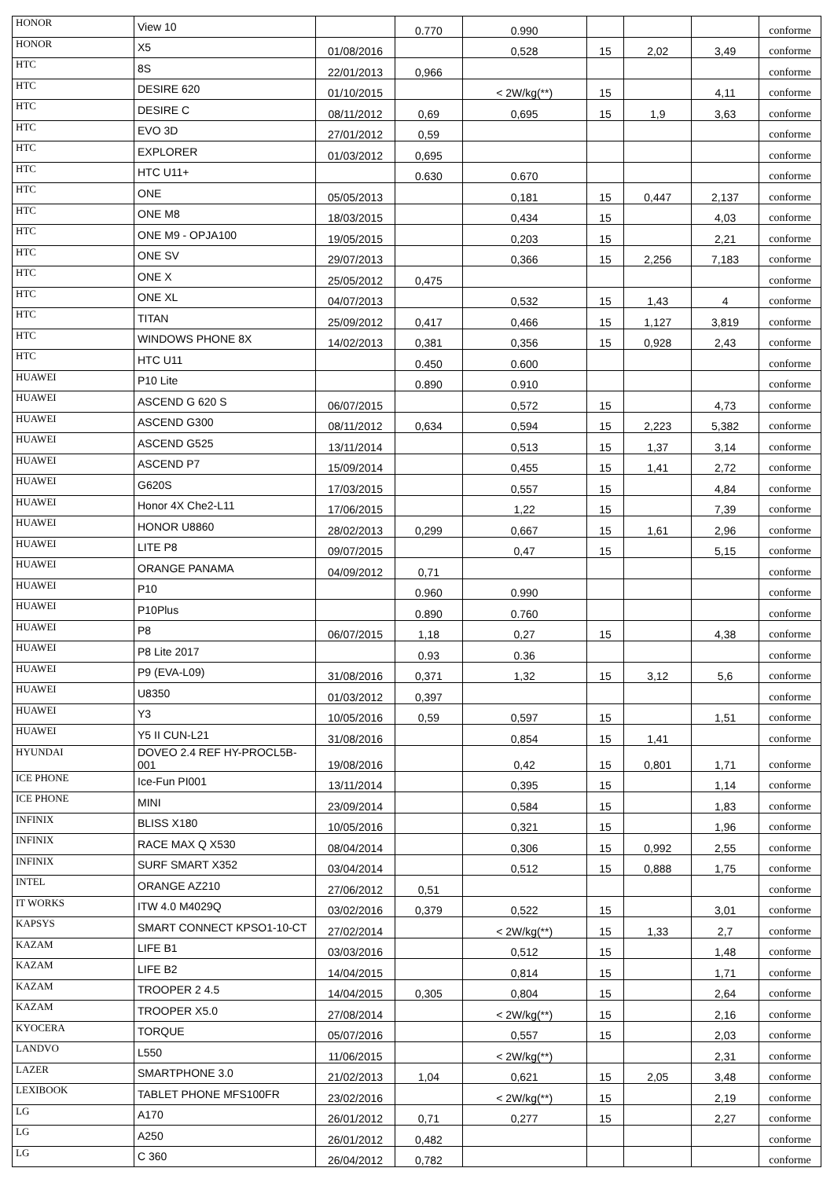| HONOR | View 10 | | 0.770 | 0.990 | | | | conforme |
| HONOR | X5 | 01/08/2016 | | 0,528 | 15 | 2,02 | 3,49 | conforme |
| HTC | 8S | 22/01/2013 | 0,966 | | | | | conforme |
| HTC | DESIRE 620 | 01/10/2015 | | < 2W/kg(**) | 15 | | 4,11 | conforme |
| HTC | DESIRE C | 08/11/2012 | 0,69 | 0,695 | 15 | 1,9 | 3,63 | conforme |
| HTC | EVO 3D | 27/01/2012 | 0,59 | | | | | conforme |
| HTC | EXPLORER | 01/03/2012 | 0,695 | | | | | conforme |
| HTC | HTC U11+ | | 0.630 | 0.670 | | | | conforme |
| HTC | ONE | 05/05/2013 | | 0,181 | 15 | 0,447 | 2,137 | conforme |
| HTC | ONE M8 | 18/03/2015 | | 0,434 | 15 | | 4,03 | conforme |
| HTC | ONE M9 - OPJA100 | 19/05/2015 | | 0,203 | 15 | | 2,21 | conforme |
| HTC | ONE SV | 29/07/2013 | | 0,366 | 15 | 2,256 | 7,183 | conforme |
| HTC | ONE X | 25/05/2012 | 0,475 | | | | | conforme |
| HTC | ONE XL | 04/07/2013 | | 0,532 | 15 | 1,43 | 4 | conforme |
| HTC | TITAN | 25/09/2012 | 0,417 | 0,466 | 15 | 1,127 | 3,819 | conforme |
| HTC | WINDOWS PHONE 8X | 14/02/2013 | 0,381 | 0,356 | 15 | 0,928 | 2,43 | conforme |
| HTC | HTC U11 | | 0.450 | 0.600 | | | | conforme |
| HUAWEI | P10 Lite | | 0.890 | 0.910 | | | | conforme |
| HUAWEI | ASCEND G 620 S | 06/07/2015 | | 0,572 | 15 | | 4,73 | conforme |
| HUAWEI | ASCEND G300 | 08/11/2012 | 0,634 | 0,594 | 15 | 2,223 | 5,382 | conforme |
| HUAWEI | ASCEND G525 | 13/11/2014 | | 0,513 | 15 | 1,37 | 3,14 | conforme |
| HUAWEI | ASCEND P7 | 15/09/2014 | | 0,455 | 15 | 1,41 | 2,72 | conforme |
| HUAWEI | G620S | 17/03/2015 | | 0,557 | 15 | | 4,84 | conforme |
| HUAWEI | Honor 4X Che2-L11 | 17/06/2015 | | 1,22 | 15 | | 7,39 | conforme |
| HUAWEI | HONOR U8860 | 28/02/2013 | 0,299 | 0,667 | 15 | 1,61 | 2,96 | conforme |
| HUAWEI | LITE P8 | 09/07/2015 | | 0,47 | 15 | | 5,15 | conforme |
| HUAWEI | ORANGE PANAMA | 04/09/2012 | 0,71 | | | | | conforme |
| HUAWEI | P10 | | 0.960 | 0.990 | | | | conforme |
| HUAWEI | P10Plus | | 0.890 | 0.760 | | | | conforme |
| HUAWEI | P8 | 06/07/2015 | 1,18 | 0,27 | 15 | | 4,38 | conforme |
| HUAWEI | P8 Lite 2017 | | 0.93 | 0.36 | | | | conforme |
| HUAWEI | P9 (EVA-L09) | 31/08/2016 | 0,371 | 1,32 | 15 | 3,12 | 5,6 | conforme |
| HUAWEI | U8350 | 01/03/2012 | 0,397 | | | | | conforme |
| HUAWEI | Y3 | 10/05/2016 | 0,59 | 0,597 | 15 | | 1,51 | conforme |
| HUAWEI | Y5 II CUN-L21 | 31/08/2016 | | 0,854 | 15 | 1,41 | | conforme |
| HYUNDAI | DOVEO 2.4 REF HY-PROCL5B-001 | 19/08/2016 | | 0,42 | 15 | 0,801 | 1,71 | conforme |
| ICE PHONE | Ice-Fun PI001 | 13/11/2014 | | 0,395 | 15 | | 1,14 | conforme |
| ICE PHONE | MINI | 23/09/2014 | | 0,584 | 15 | | 1,83 | conforme |
| INFINIX | BLISS X180 | 10/05/2016 | | 0,321 | 15 | | 1,96 | conforme |
| INFINIX | RACE MAX Q X530 | 08/04/2014 | | 0,306 | 15 | 0,992 | 2,55 | conforme |
| INFINIX | SURF SMART X352 | 03/04/2014 | | 0,512 | 15 | 0,888 | 1,75 | conforme |
| INTEL | ORANGE AZ210 | 27/06/2012 | 0,51 | | | | | conforme |
| IT WORKS | ITW 4.0 M4029Q | 03/02/2016 | 0,379 | 0,522 | 15 | | 3,01 | conforme |
| KAPSYS | SMART CONNECT KPSO1-10-CT | 27/02/2014 | | < 2W/kg(**) | 15 | 1,33 | 2,7 | conforme |
| KAZAM | LIFE B1 | 03/03/2016 | | 0,512 | 15 | | 1,48 | conforme |
| KAZAM | LIFE B2 | 14/04/2015 | | 0,814 | 15 | | 1,71 | conforme |
| KAZAM | TROOPER 2 4.5 | 14/04/2015 | 0,305 | 0,804 | 15 | | 2,64 | conforme |
| KAZAM | TROOPER X5.0 | 27/08/2014 | | < 2W/kg(**) | 15 | | 2,16 | conforme |
| KYOCERA | TORQUE | 05/07/2016 | | 0,557 | 15 | | 2,03 | conforme |
| LANDVO | L550 | 11/06/2015 | | < 2W/kg(**) | | | 2,31 | conforme |
| LAZER | SMARTPHONE 3.0 | 21/02/2013 | 1,04 | 0,621 | 15 | 2,05 | 3,48 | conforme |
| LEXIBOOK | TABLET PHONE MFS100FR | 23/02/2016 | | < 2W/kg(**) | 15 | | 2,19 | conforme |
| LG | A170 | 26/01/2012 | 0,71 | 0,277 | 15 | | 2,27 | conforme |
| LG | A250 | 26/01/2012 | 0,482 | | | | | conforme |
| LG | C 360 | 26/04/2012 | 0,782 | | | | | conforme |